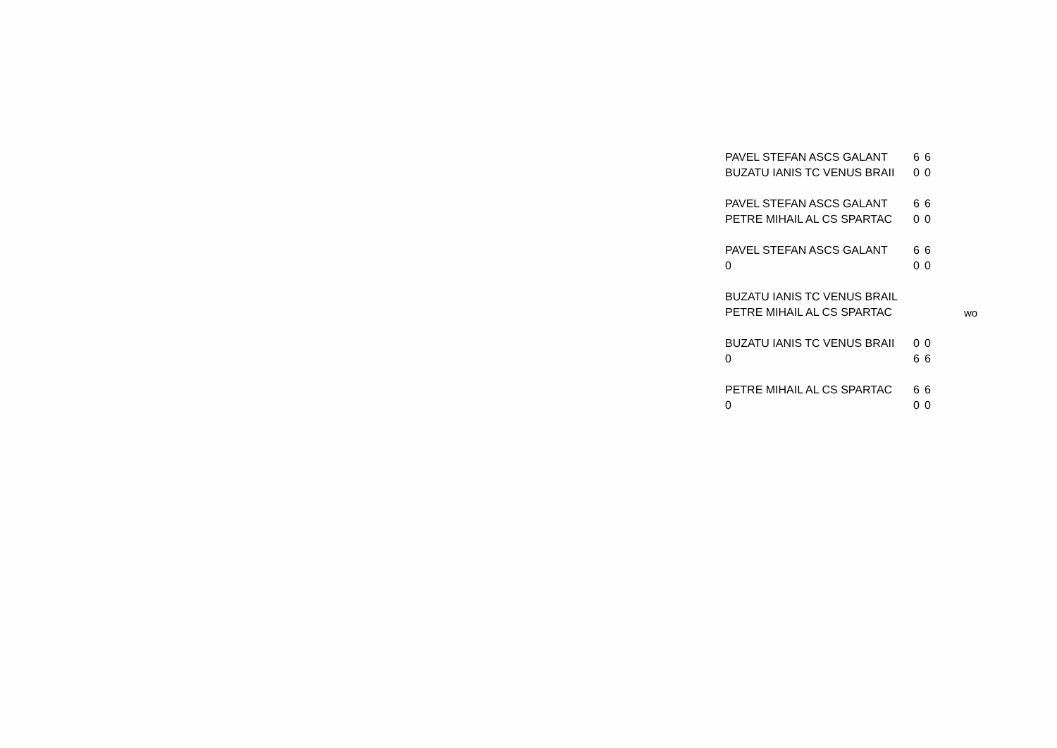| PAVEL STEFAN ASCS GALANT | 6 | 6 | |
| BUZATU IANIS TC VENUS BRAII | 0 | 0 | |
| PAVEL STEFAN ASCS GALANT | 6 | 6 | |
| PETRE MIHAIL AL CS SPARTAC | 0 | 0 | |
| PAVEL STEFAN ASCS GALANT | 6 | 6 | |
| 0 | 0 | 0 | |
| BUZATU IANIS TC VENUS BRAIL | | | |
| PETRE MIHAIL AL CS SPARTAC | | | wo |
| BUZATU IANIS TC VENUS BRAII | 0 | 0 | |
| 0 | 6 | 6 | |
| PETRE MIHAIL AL CS SPARTAC | 6 | 6 | |
| 0 | 0 | 0 | |